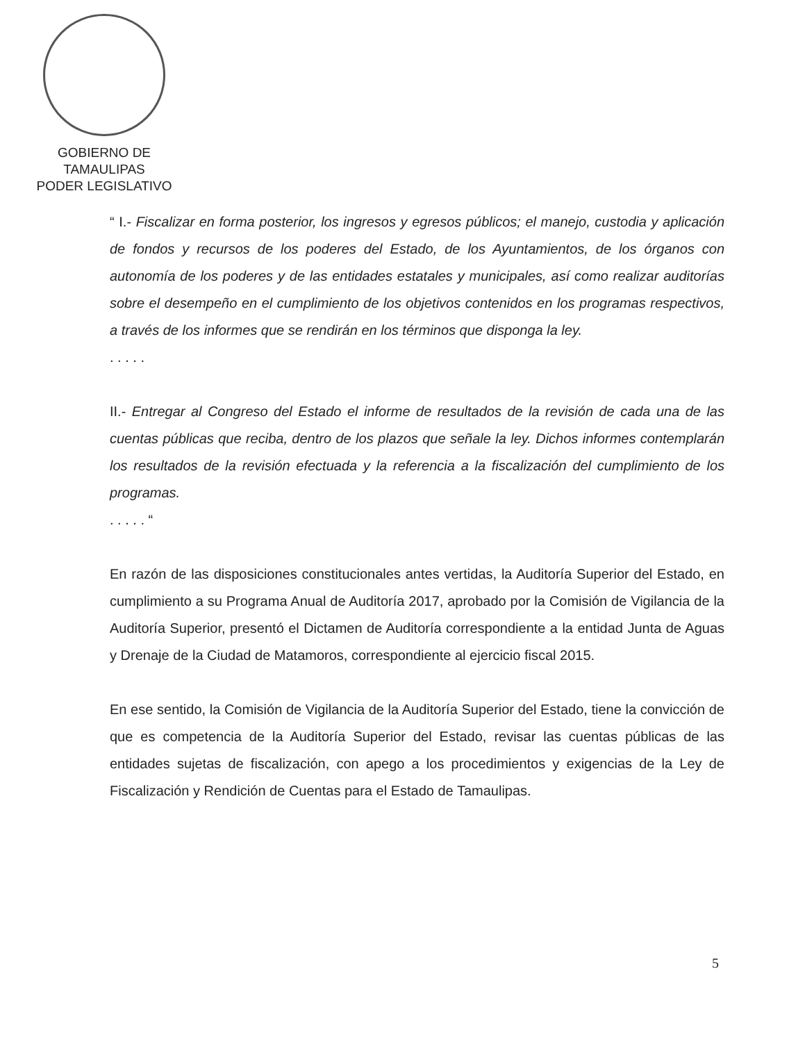GOBIERNO DE TAMAULIPAS
PODER LEGISLATIVO
“ I.- Fiscalizar en forma posterior, los ingresos y egresos públicos; el manejo, custodia y aplicación de fondos y recursos de los poderes del Estado, de los Ayuntamientos, de los órganos con autonomía de los poderes y de las entidades estatales y municipales, así como realizar auditorías sobre el desempeño en el cumplimiento de los objetivos contenidos en los programas respectivos, a través de los informes que se rendirán en los términos que disponga la ley.
. . . . .
II.- Entregar al Congreso del Estado el informe de resultados de la revisión de cada una de las cuentas públicas que reciba, dentro de los plazos que señale la ley. Dichos informes contemplarán los resultados de la revisión efectuada y la referencia a la fiscalización del cumplimiento de los programas.
. . . . . “
En razón de las disposiciones constitucionales antes vertidas, la Auditoría Superior del Estado, en cumplimiento a su Programa Anual de Auditoría 2017, aprobado por la Comisión de Vigilancia de la Auditoría Superior, presentó el Dictamen de Auditoría correspondiente a la entidad Junta de Aguas y Drenaje de la Ciudad de Matamoros, correspondiente al ejercicio fiscal 2015.
En ese sentido, la Comisión de Vigilancia de la Auditoría Superior del Estado, tiene la convicción de que es competencia de la Auditoría Superior del Estado, revisar las cuentas públicas de las entidades sujetas de fiscalización, con apego a los procedimientos y exigencias de la Ley de Fiscalización y Rendición de Cuentas para el Estado de Tamaulipas.
5